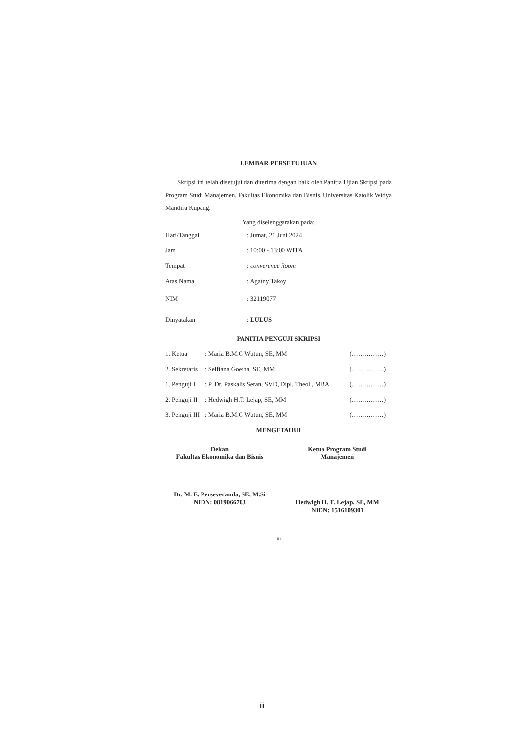LEMBAR PERSETUJUAN
Skripsi ini telah disetujui dan diterima dengan baik oleh Panitia Ujian Skripsi pada Program Studi Manajemen, Fakultas Ekonomika dan Bisnis, Universitas Katolik Widya Mandira Kupang.
Yang diselenggarakan pada:
| Hari/Tanggal | : Jumat, 21 Juni 2024 |
| Jam | : 10:00 - 13:00 WITA |
| Tempat | : converence Room |
| Atas Nama | : Agatny Takoy |
| NIM | : 32119077 |
| Dinyatakan | : LULUS |
PANITIA PENGUJI SKRIPSI
| 1. Ketua | : Maria B.M.G Wutun, SE, MM | (……………) |
| 2. Sekretaris | : Selfiana Goetha, SE, MM | (……………) |
| 1. Penguji I | : P. Dr. Paskalis Seran, SVD, Dipl, Theol., MBA | (……………) |
| 2. Penguji II | : Hedwigh H.T. Lejap, SE, MM | (……………) |
| 3. Penguji III | : Maria B.M.G Wutun, SE, MM | (……………) |
MENGETAHUI
Dekan
Fakultas Ekonomika dan Bisnis
Dr. M. E. Perseveranda, SE, M.Si
NIDN: 0819066703
Ketua Program Studi
Manajemen
Hedwigh H. T. Lejap, SE, MM
NIDN: 1516109301
iii
iii